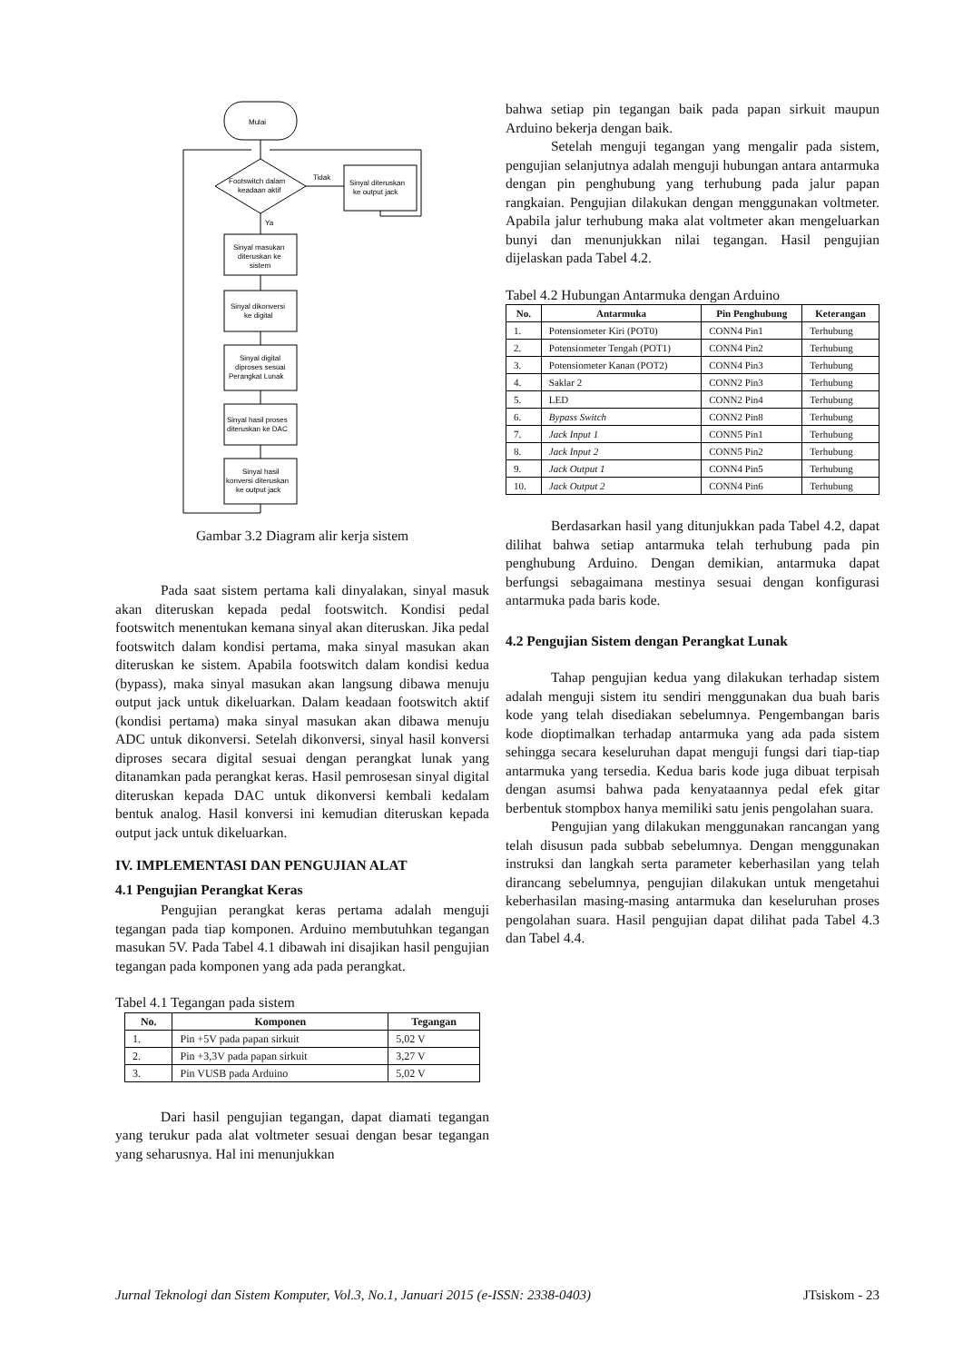Mulai
Footswitch dalam
keadaan aktif
Tidak
Sinyal diteruskan
ke output jack
Ya
Sinyal masukan
diteruskan ke
sistem
Sinyal dikonversi
ke digital
Sinyal digital
diproses sesuai
Perangkat Lunak
Sinyal hasil proses
diteruskan ke DAC
Sinyal hasil
konversi diteruskan
ke output jack
Gambar 3.2 Diagram alir kerja sistem
Pada saat sistem pertama kali dinyalakan, sinyal masuk akan diteruskan kepada pedal footswitch. Kondisi pedal footswitch menentukan kemana sinyal akan diteruskan. Jika pedal footswitch dalam kondisi pertama, maka sinyal masukan akan diteruskan ke sistem. Apabila footswitch dalam kondisi kedua (bypass), maka sinyal masukan akan langsung dibawa menuju output jack untuk dikeluarkan. Dalam keadaan footswitch aktif (kondisi pertama) maka sinyal masukan akan dibawa menuju ADC untuk dikonversi. Setelah dikonversi, sinyal hasil konversi diproses secara digital sesuai dengan perangkat lunak yang ditanamkan pada perangkat keras. Hasil pemrosesan sinyal digital diteruskan kepada DAC untuk dikonversi kembali kedalam bentuk analog. Hasil konversi ini kemudian diteruskan kepada output jack untuk dikeluarkan.
IV. IMPLEMENTASI DAN PENGUJIAN ALAT
4.1 Pengujian Perangkat Keras
Pengujian perangkat keras pertama adalah menguji tegangan pada tiap komponen. Arduino membutuhkan tegangan masukan 5V. Pada Tabel 4.1 dibawah ini disajikan hasil pengujian tegangan pada komponen yang ada pada perangkat.
Tabel 4.1 Tegangan pada sistem
| No. | Komponen | Tegangan |
| --- | --- | --- |
| 1. | Pin +5V pada papan sirkuit | 5,02 V |
| 2. | Pin +3,3V pada papan sirkuit | 3,27 V |
| 3. | Pin VUSB pada Arduino | 5,02 V |
Dari hasil pengujian tegangan, dapat diamati tegangan yang terukur pada alat voltmeter sesuai dengan besar tegangan yang seharusnya. Hal ini menunjukkan
bahwa setiap pin tegangan baik pada papan sirkuit maupun Arduino bekerja dengan baik.
Setelah menguji tegangan yang mengalir pada sistem, pengujian selanjutnya adalah menguji hubungan antara antarmuka dengan pin penghubung yang terhubung pada jalur papan rangkaian. Pengujian dilakukan dengan menggunakan voltmeter. Apabila jalur terhubung maka alat voltmeter akan mengeluarkan bunyi dan menunjukkan nilai tegangan. Hasil pengujian dijelaskan pada Tabel 4.2.
Tabel 4.2 Hubungan Antarmuka dengan Arduino
| No. | Antarmuka | Pin Penghubung | Keterangan |
| --- | --- | --- | --- |
| 1. | Potensiometer Kiri (POT0) | CONN4 Pin1 | Terhubung |
| 2. | Potensiometer Tengah (POT1) | CONN4 Pin2 | Terhubung |
| 3. | Potensiometer Kanan (POT2) | CONN4 Pin3 | Terhubung |
| 4. | Saklar 2 | CONN2 Pin3 | Terhubung |
| 5. | LED | CONN2 Pin4 | Terhubung |
| 6. | Bypass Switch | CONN2 Pin8 | Terhubung |
| 7. | Jack Input 1 | CONN5 Pin1 | Terhubung |
| 8. | Jack Input 2 | CONN5 Pin2 | Terhubung |
| 9. | Jack Output 1 | CONN4 Pin5 | Terhubung |
| 10. | Jack Output 2 | CONN4 Pin6 | Terhubung |
Berdasarkan hasil yang ditunjukkan pada Tabel 4.2, dapat dilihat bahwa setiap antarmuka telah terhubung pada pin penghubung Arduino. Dengan demikian, antarmuka dapat berfungsi sebagaimana mestinya sesuai dengan konfigurasi antarmuka pada baris kode.
4.2 Pengujian Sistem dengan Perangkat Lunak
Tahap pengujian kedua yang dilakukan terhadap sistem adalah menguji sistem itu sendiri menggunakan dua buah baris kode yang telah disediakan sebelumnya. Pengembangan baris kode dioptimalkan terhadap antarmuka yang ada pada sistem sehingga secara keseluruhan dapat menguji fungsi dari tiap-tiap antarmuka yang tersedia. Kedua baris kode juga dibuat terpisah dengan asumsi bahwa pada kenyataannya pedal efek gitar berbentuk stompbox hanya memiliki satu jenis pengolahan suara.
Pengujian yang dilakukan menggunakan rancangan yang telah disusun pada subbab sebelumnya. Dengan menggunakan instruksi dan langkah serta parameter keberhasilan yang telah dirancang sebelumnya, pengujian dilakukan untuk mengetahui keberhasilan masing-masing antarmuka dan keseluruhan proses pengolahan suara. Hasil pengujian dapat dilihat pada Tabel 4.3 dan Tabel 4.4.
Jurnal Teknologi dan Sistem Komputer, Vol.3, No.1, Januari 2015 (e-ISSN: 2338-0403) JTsiskom - 23